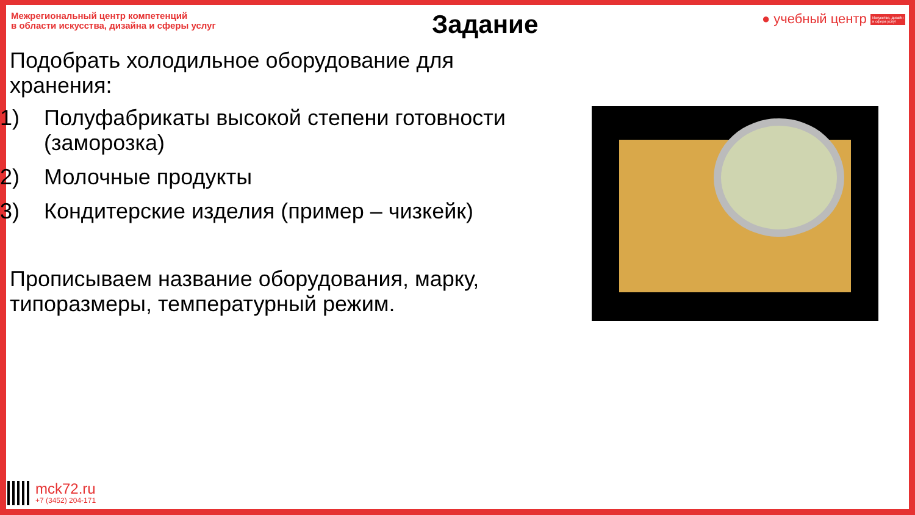Межрегиональный центр компетенций
в области искусства, дизайна и сферы услуг
● учебный центр Искусство, дизайн
и сфера услуг
Задание
Подобрать холодильное оборудование для хранения:
1) Полуфабрикаты высокой степени готовности (заморозка)
2) Молочные продукты
3) Кондитерские изделия (пример – чизкейк)
Прописываем название оборудования, марку, типоразмеры, температурный режим.
mck72.ru
+7 (3452) 204-171